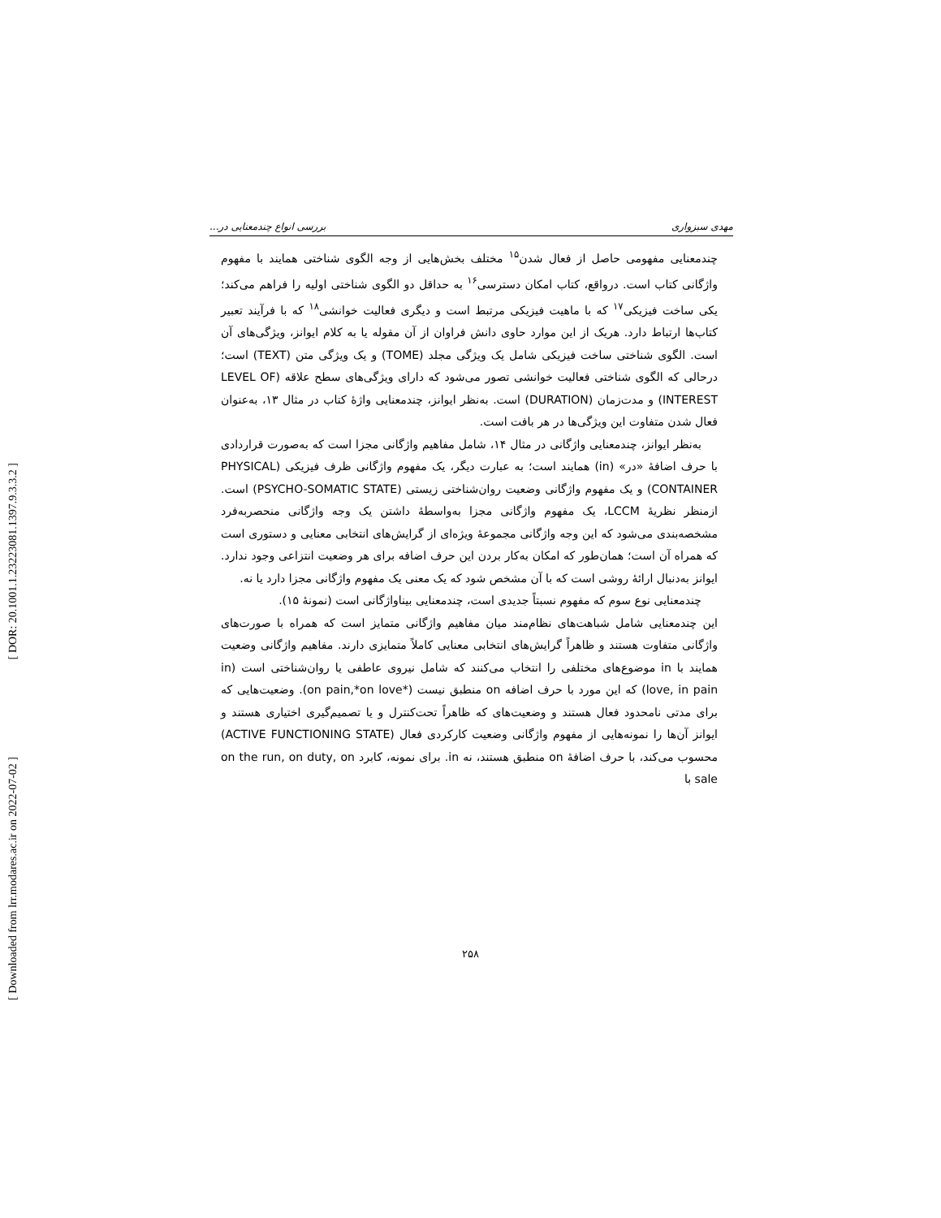[ DOR: 20.1001.1.23223081.1397.9.3.3.2 ]
[ Downloaded from lrr.modares.ac.ir on 2022-07-02 ]
مهدی سبزواری بررسی انواع چندمعنایی در...
چندمعنایی مفهومی حاصل از فعال شدن<sup>۱۵</sup> مختلف بخش‌هایی از وجه الگوی شناختی همایند با مفهوم واژگانی کتاب است. درواقع، کتاب امکان دسترسی<sup>۱۶</sup> به حداقل دو الگوی شناختی اولیه را فراهم می‌کند؛ یکی ساخت فیزیکی<sup>۱۷</sup> که با ماهیت فیزیکی مرتبط است و دیگری فعالیت خوانشی<sup>۱۸</sup> که با فرآیند تعبیر کتاب‌ها ارتباط دارد. هریک از این موارد حاوی دانش فراوان از آن مقوله یا به کلام ایوانز، ویژگی‌های آن است. الگوی شناختی ساخت فیزیکی شامل یک ویژگی مجلد (TOME) و یک ویژگی متن (TEXT) است؛ درحالی که الگوی شناختی فعالیت خوانشی تصور می‌شود که دارای ویژگی‌های سطح علاقه (LEVEL OF INTEREST) و مدت‌زمان (DURATION) است. به‌نظر ایوانز، چندمعنایی واژهٔ کتاب در مثال ۱۳، به‌عنوان فعال شدن متفاوت این ویژگی‌ها در هر بافت است.
به‌نظر ایوانز، چندمعنایی واژگانی در مثال ۱۴، شامل مفاهیم واژگانی مجزا است که به‌صورت قراردادی با حرف اضافهٔ «در» (in) همایند است؛ به عبارت دیگر، یک مفهوم واژگانی ظرف فیزیکی (PHYSICAL CONTAINER) و یک مفهوم واژگانی وضعیت روان‌شناختی زیستی (PSYCHO-SOMATIC STATE) است. ازمنظر نظریهٔ LCCM، یک مفهوم واژگانی مجزا به‌واسطهٔ داشتن یک وجه واژگانی منحصربه‌فرد مشخصه‌بندی می‌شود که این وجه واژگانی مجموعهٔ ویژه‌ای از گرایش‌های انتخابی معنایی و دستوری است که همراه آن است؛ همان‌طور که امکان به‌کار بردن این حرف اضافه برای هر وضعیت انتزاعی وجود ندارد. ایوانز به‌دنبال ارائهٔ روشی است که با آن مشخص شود که یک معنی یک مفهوم واژگانی مجزا دارد یا نه.
چندمعنایی نوع سوم که مفهوم نسبتاً جدیدی است، چندمعنایی بیناواژگانی است (نمونهٔ ۱۵).
این چندمعنایی شامل شباهت‌های نظام‌مند میان مفاهیم واژگانی متمایز است که همراه با صورت‌های واژگانی متفاوت هستند و ظاهراً گرایش‌های انتخابی معنایی کاملاً متمایزی دارند. مفاهیم واژگانی وضعیت همایند با in موضوع‌های مختلفی را انتخاب می‌کنند که شامل نیروی عاطفی یا روان‌شناختی است (in love, in pain) که این مورد با حرف اضافه on منطبق نیست (*on pain,*on love). وضعیت‌هایی که برای مدتی نامحدود فعال هستند و وضعیت‌های که ظاهراً تحت‌کنترل و یا تصمیم‌گیری اختیاری هستند و ایوانز آن‌ها را نمونه‌هایی از مفهوم واژگانی وضعیت کارکردی فعال (ACTIVE FUNCTIONING STATE) محسوب می‌کند، با حرف اضافهٔ on منطبق هستند، نه in. برای نمونه، کابرد on the run, on duty, on sale با
۲۵۸